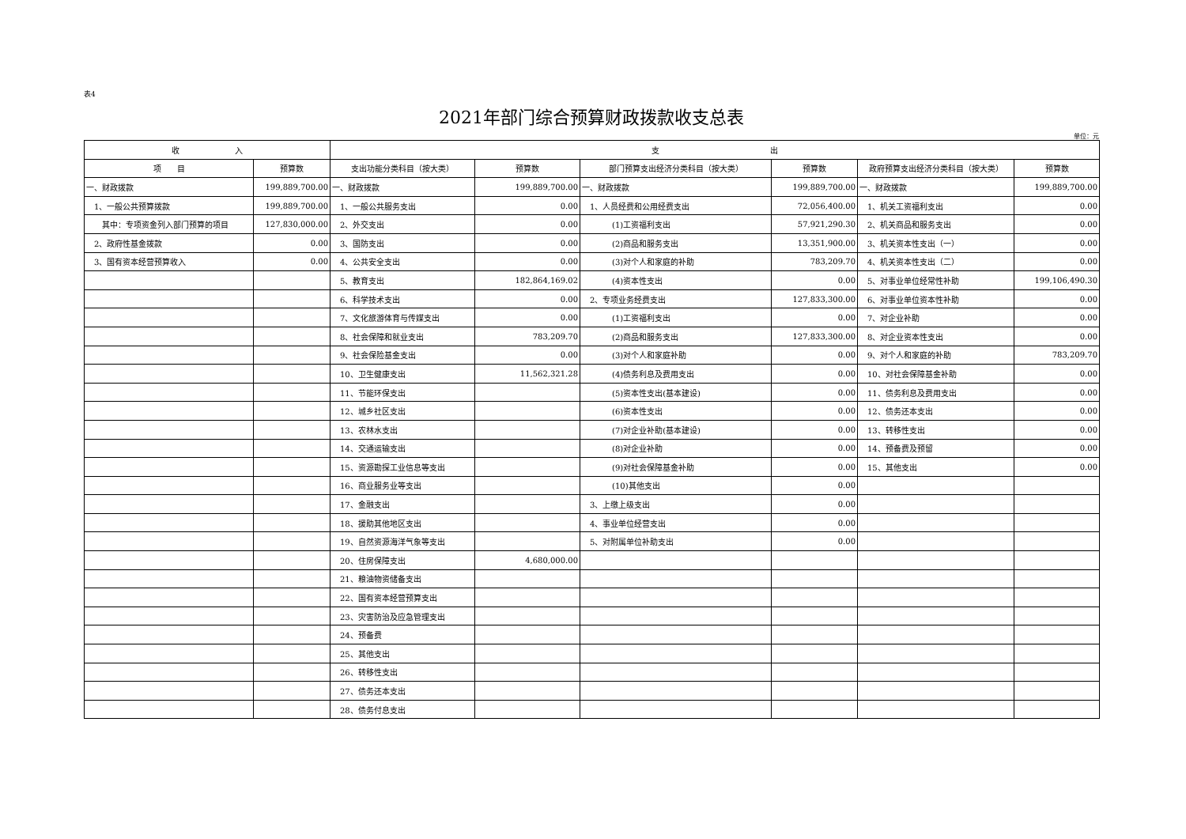表4
2021年部门综合预算财政拨款收支总表
单位：元
| 收 入 | | 支 出 | | | | | |
| --- | --- | --- | --- | --- | --- | --- | --- |
| 项 目 | 预算数 | 支出功能分类科目（按大类） | 预算数 | 部门预算支出经济分类科目（按大类） | 预算数 | 政府预算支出经济分类科目（按大类） | 预算数 |
| 一、财政拨款 | 199,889,700.00 | 一、财政拨款 | 199,889,700.00 | 一、财政拨款 | 199,889,700.00 | 一、财政拨款 | 199,889,700.00 |
| 1、一般公共预算拨款 | 199,889,700.00 | 1、一般公共服务支出 | 0.00 | 1、人员经费和公用经费支出 | 72,056,400.00 | 1、机关工资福利支出 | 0.00 |
| 其中：专项资金列入部门预算的项目 | 127,830,000.00 | 2、外交支出 | 0.00 | (1)工资福利支出 | 57,921,290.30 | 2、机关商品和服务支出 | 0.00 |
| 2、政府性基金拨款 | 0.00 | 3、国防支出 | 0.00 | (2)商品和服务支出 | 13,351,900.00 | 3、机关资本性支出（一） | 0.00 |
| 3、国有资本经营预算收入 | 0.00 | 4、公共安全支出 | 0.00 | (3)对个人和家庭的补助 | 783,209.70 | 4、机关资本性支出（二） | 0.00 |
| | | 5、教育支出 | 182,864,169.02 | (4)资本性支出 | 0.00 | 5、对事业单位经常性补助 | 199,106,490.30 |
| | | 6、科学技术支出 | 0.00 | 2、专项业务经费支出 | 127,833,300.00 | 6、对事业单位资本性补助 | 0.00 |
| | | 7、文化旅游体育与传媒支出 | 0.00 | (1)工资福利支出 | 0.00 | 7、对企业补助 | 0.00 |
| | | 8、社会保障和就业支出 | 783,209.70 | (2)商品和服务支出 | 127,833,300.00 | 8、对企业资本性支出 | 0.00 |
| | | 9、社会保险基金支出 | 0.00 | (3)对个人和家庭补助 | 0.00 | 9、对个人和家庭的补助 | 783,209.70 |
| | | 10、卫生健康支出 | 11,562,321.28 | (4)债务利息及费用支出 | 0.00 | 10、对社会保障基金补助 | 0.00 |
| | | 11、节能环保支出 | | (5)资本性支出(基本建设) | 0.00 | 11、债务利息及费用支出 | 0.00 |
| | | 12、城乡社区支出 | | (6)资本性支出 | 0.00 | 12、债务还本支出 | 0.00 |
| | | 13、农林水支出 | | (7)对企业补助(基本建设) | 0.00 | 13、转移性支出 | 0.00 |
| | | 14、交通运输支出 | | (8)对企业补助 | 0.00 | 14、预备费及预留 | 0.00 |
| | | 15、资源勘探工业信息等支出 | | (9)对社会保障基金补助 | 0.00 | 15、其他支出 | 0.00 |
| | | 16、商业服务业等支出 | | (10)其他支出 | 0.00 | | |
| | | 17、金融支出 | | 3、上缴上级支出 | 0.00 | | |
| | | 18、援助其他地区支出 | | 4、事业单位经营支出 | 0.00 | | |
| | | 19、自然资源海洋气象等支出 | | 5、对附属单位补助支出 | 0.00 | | |
| | | 20、住房保障支出 | 4,680,000.00 | | | | |
| | | 21、粮油物资储备支出 | | | | | |
| | | 22、国有资本经营预算支出 | | | | | |
| | | 23、灾害防治及应急管理支出 | | | | | |
| | | 24、预备费 | | | | | |
| | | 25、其他支出 | | | | | |
| | | 26、转移性支出 | | | | | |
| | | 27、债务还本支出 | | | | | |
| | | 28、债务付息支出 | | | | | |